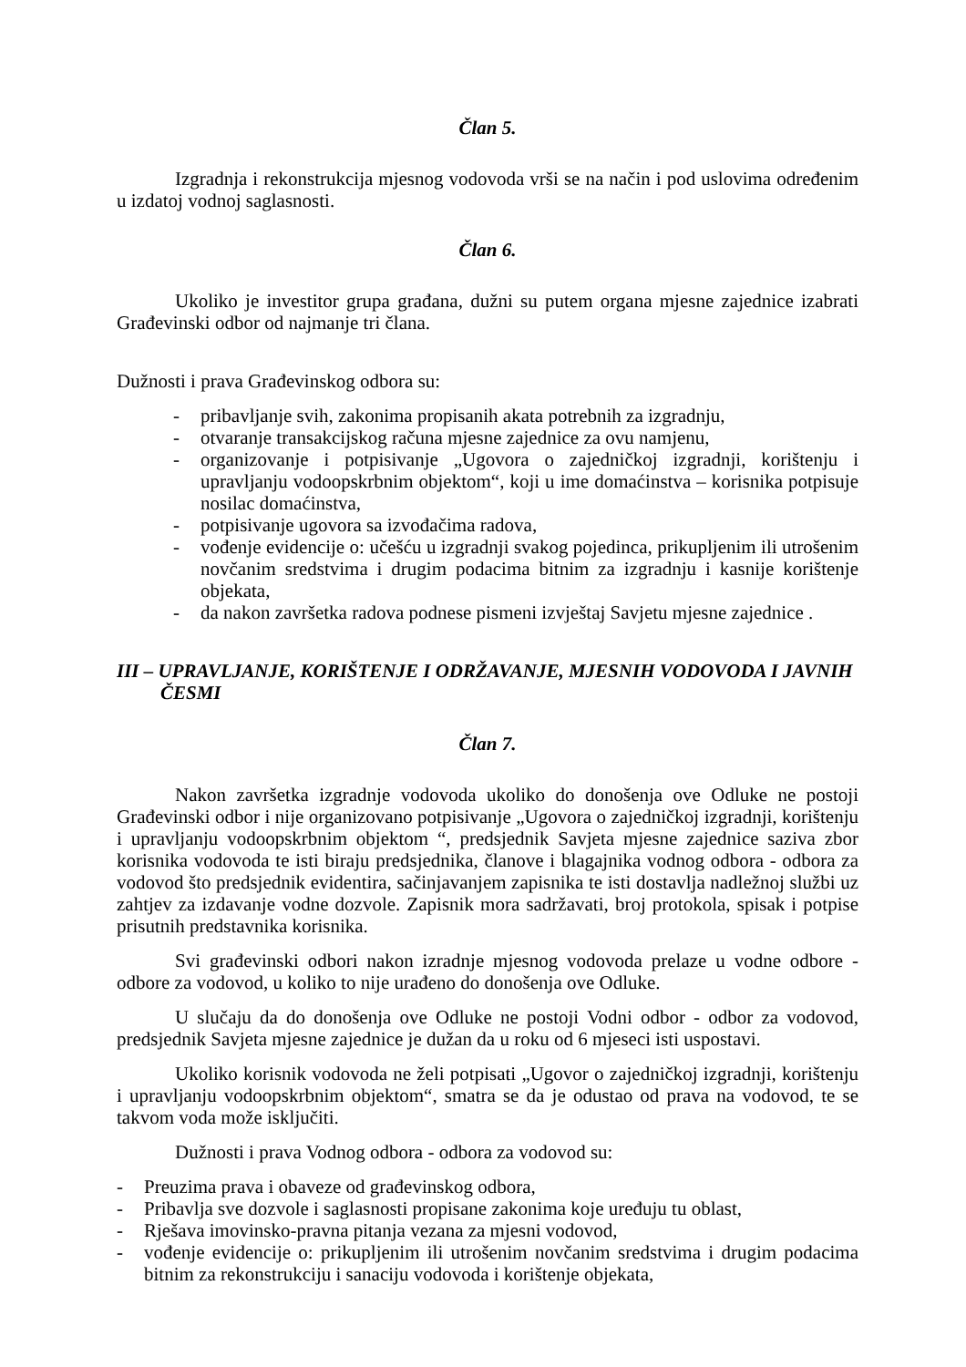Član 5.
Izgradnja i rekonstrukcija mjesnog vodovoda vrši se na način i pod uslovima određenim u izdatoj vodnoj saglasnosti.
Član 6.
Ukoliko je investitor grupa građana, dužni su putem organa mjesne zajednice izabrati Građevinski odbor od najmanje tri člana.
Dužnosti i prava Građevinskog odbora su:
- pribavljanje svih, zakonima propisanih akata potrebnih za izgradnju,
- otvaranje transakcijskog računa mjesne zajednice za ovu namjenu,
- organizovanje i potpisivanje „Ugovora o zajedničkoj izgradnji, korištenju i upravljanju vodoopskrbnim objektom“, koji u ime domaćinstva – korisnika potpisuje nosilac domaćinstva,
- potpisivanje ugovora sa izvođačima radova,
- vođenje evidencije o: učešću u izgradnji svakog pojedinca, prikupljenim ili utrošenim novčanim sredstvima i drugim podacima bitnim za izgradnju i kasnije korištenje objekata,
- da nakon završetka radova podnese pismeni izvještaj Savjetu mjesne zajednice .
III – UPRAVLJANJE, KORIŠTENJE I ODRŽAVANJE, MJESNIH VODOVODA I JAVNIH ČESMI
Član 7.
Nakon završetka izgradnje vodovoda ukoliko do donošenja ove Odluke ne postoji Građevinski odbor i nije organizovano potpisivanje „Ugovora o zajedničkoj izgradnji, korištenju i upravljanju vodoopskrbnim objektom “, predsjednik Savjeta mjesne zajednice saziva zbor korisnika vodovoda te isti biraju predsjednika, članove i blagajnika vodnog odbora - odbora za vodovod što predsjednik evidentira, sačinjavanjem zapisnika te isti dostavlja nadležnoj službi uz zahtjev za izdavanje vodne dozvole. Zapisnik mora sadržavati, broj protokola, spisak i potpise prisutnih predstavnika korisnika.
Svi građevinski odbori nakon izradnje mjesnog vodovoda prelaze u vodne odbore - odbore za vodovod, u koliko to nije urađeno do donošenja ove Odluke.
U slučaju da do donošenja ove Odluke ne postoji Vodni odbor - odbor za vodovod, predsjednik Savjeta mjesne zajednice je dužan da u roku od 6 mjeseci isti uspostavi.
Ukoliko korisnik vodovoda ne želi potpisati „Ugovor o zajedničkoj izgradnji, korištenju i upravljanju vodoopskrbnim objektom“, smatra se da je odustao od prava na vodovod, te se takvom voda može isključiti.
Dužnosti i prava Vodnog odbora - odbora za vodovod su:
- Preuzima prava i obaveze od građevinskog odbora,
- Pribavlja sve dozvole i saglasnosti propisane zakonima koje uređuju tu oblast,
- Rješava imovinsko-pravna pitanja vezana za mjesni vodovod,
- vođenje evidencije o: prikupljenim ili utrošenim novčanim sredstvima i drugim podacima bitnim za rekonstrukciju i sanaciju vodovoda i korištenje objekata,